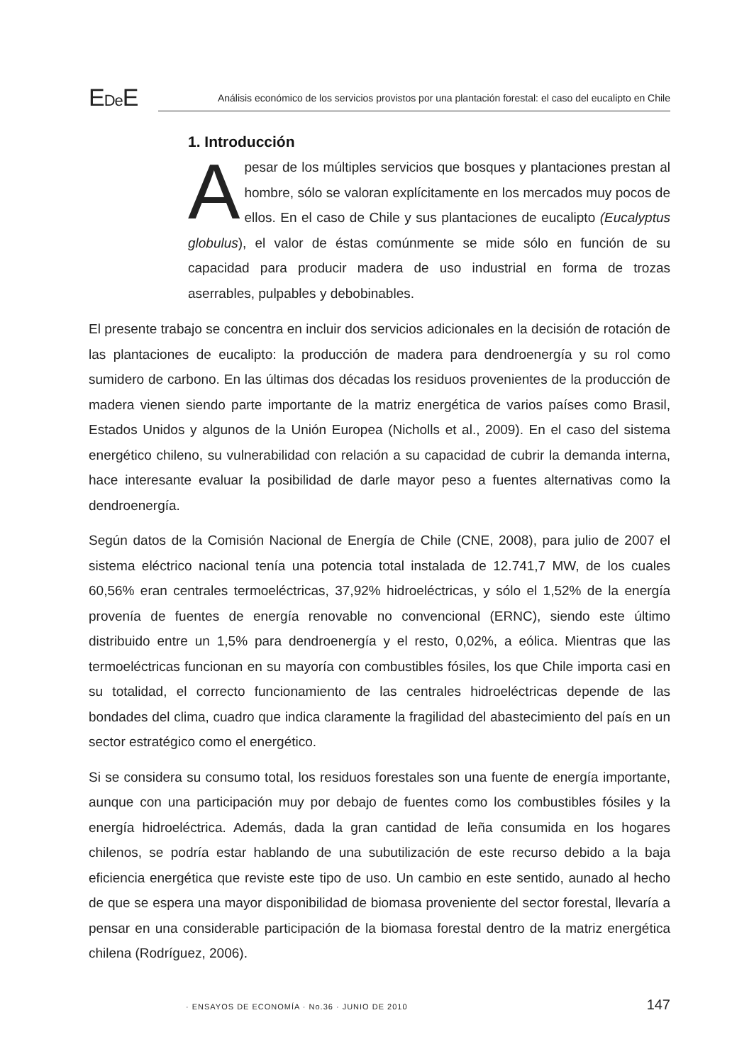EDe E
Análisis económico de los servicios provistos por una plantación forestal: el caso del eucalipto en Chile
1. Introducción
Apesar de los múltiples servicios que bosques y plantaciones prestan al hombre, sólo se valoran explícitamente en los mercados muy pocos de ellos. En el caso de Chile y sus plantaciones de eucalipto (Eucalyptus globulus), el valor de éstas comúnmente se mide sólo en función de su capacidad para producir madera de uso industrial en forma de trozas aserrables, pulpables y debobinables.
El presente trabajo se concentra en incluir dos servicios adicionales en la decisión de rotación de las plantaciones de eucalipto: la producción de madera para dendroenergía y su rol como sumidero de carbono. En las últimas dos décadas los residuos provenientes de la producción de madera vienen siendo parte importante de la matriz energética de varios países como Brasil, Estados Unidos y algunos de la Unión Europea (Nicholls et al., 2009). En el caso del sistema energético chileno, su vulnerabilidad con relación a su capacidad de cubrir la demanda interna, hace interesante evaluar la posibilidad de darle mayor peso a fuentes alternativas como la dendroenergía.
Según datos de la Comisión Nacional de Energía de Chile (CNE, 2008), para julio de 2007 el sistema eléctrico nacional tenía una potencia total instalada de 12.741,7 MW, de los cuales 60,56% eran centrales termoeléctricas, 37,92% hidroeléctricas, y sólo el 1,52% de la energía provenía de fuentes de energía renovable no convencional (ERNC), siendo este último distribuido entre un 1,5% para dendroenergía y el resto, 0,02%, a eólica. Mientras que las termoeléctricas funcionan en su mayoría con combustibles fósiles, los que Chile importa casi en su totalidad, el correcto funcionamiento de las centrales hidroeléctricas depende de las bondades del clima, cuadro que indica claramente la fragilidad del abastecimiento del país en un sector estratégico como el energético.
Si se considera su consumo total, los residuos forestales son una fuente de energía importante, aunque con una participación muy por debajo de fuentes como los combustibles fósiles y la energía hidroeléctrica. Además, dada la gran cantidad de leña consumida en los hogares chilenos, se podría estar hablando de una subutilización de este recurso debido a la baja eficiencia energética que reviste este tipo de uso. Un cambio en este sentido, aunado al hecho de que se espera una mayor disponibilidad de biomasa proveniente del sector forestal, llevaría a pensar en una considerable participación de la biomasa forestal dentro de la matriz energética chilena (Rodríguez, 2006).
· ENSAYOS DE ECONOMÍA · No.36 · JUNIO DE 2010 147